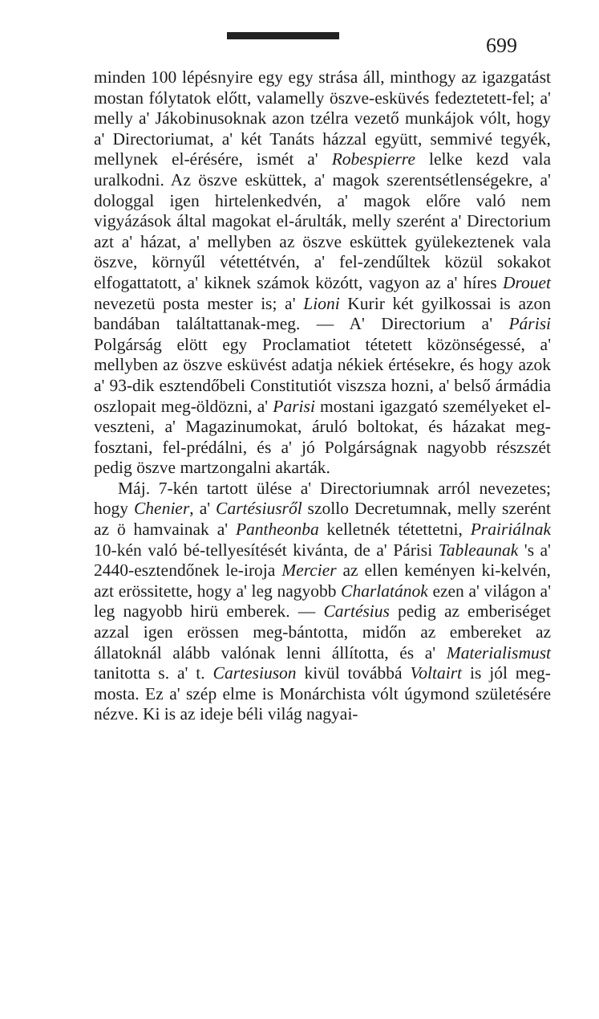699
minden 100 lépésnyire egy egy strása áll, minthogy az igazgatást mostan fólytatok előtt, valamelly öszve-esküvés fedeztetett-fel; a' melly a' Jákobinusoknak azon tzélra vezető munkájok vólt, hogy a' Directoriumat, a' két Tanáts házzal együtt, semmivé tegyék, mellynek el-érésére, ismét a' Robespierre lelke kezd vala uralkodni. Az öszve esküttek, a' magok szerentsétlenségekre, a' dologgal igen hirtelenkedvén, a' magok előre való nem vigyázások által magokat el-árulták, melly szerént a' Directorium azt a' házat, a' mellyben az öszve esküttek gyülekeztenek vala öszve, környűl vétettétvén, a' fel-zendűltek közül sokakot elfogattatott, a' kiknek számok közótt, vagyon az a' híres Drouet nevezetü posta mester is; a' Lioni Kurir két gyilkossai is azon bandában találtattanak-meg. — A' Directorium a' Párisi Polgárság elött egy Proclamatiot tétetett közönségessé, a' mellyben az öszve esküvést adatja nékiek értésekre, és hogy azok a' 93-dik esztendőbeli Constitutiót viszsza hozni, a' belső ármádia oszlopait meg-öldözni, a' Parisi mostani igazgató személyeket el-veszteni, a' Magazinumokat, áruló boltokat, és házakat meg-fosztani, fel-prédálni, és a' jó Polgárságnak nagyobb részszét pedig öszve martzongalni akarták.
Máj. 7-kén tartott ülése a' Directoriumnak arról nevezetes; hogy Chenier, a' Cartésiusről szollo Decretumnak, melly szerént az ö hamvainak a' Pantheonba kelletnék tétettetni, Prairiálnak 10-kén való bé-tellyesítését kivánta, de a' Párisi Tableaunak 's a' 2440-esztendőnek le-iroja Mercier az ellen keményen ki-kelvén, azt erössitette, hogy a' leg nagyobb Charlatánok ezen a' világon a' leg nagyobb hirü emberek. — Cartésius pedig az emberiséget azzal igen erössen meg-bántotta, midőn az embereket az állatoknál alább valónak lenni állította, és a' Materialismust tanitotta s. a' t. Cartesiuson kivül továbbá Voltairt is jól meg-mosta. Ez a' szép elme is Monárchista vólt úgymond születésére nézve. Ki is az ideje béli világ nagyai-